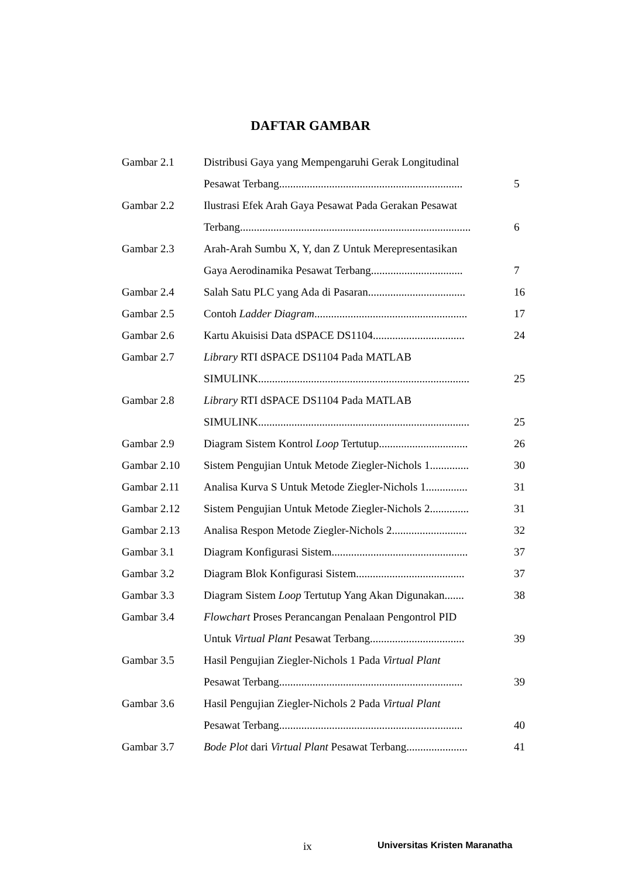DAFTAR GAMBAR
| Gambar 2.1 | Distribusi Gaya yang Mempengaruhi Gerak Longitudinal | |
| | Pesawat Terbang.................................................................. | 5 |
| Gambar 2.2 | Ilustrasi Efek Arah Gaya Pesawat Pada Gerakan Pesawat | |
| | Terbang................................................................................... | 6 |
| Gambar 2.3 | Arah-Arah Sumbu X, Y, dan Z Untuk Merepresentasikan | |
| | Gaya Aerodinamika Pesawat Terbang................................. | 7 |
| Gambar 2.4 | Salah Satu PLC yang Ada di Pasaran................................... | 16 |
| Gambar 2.5 | Contoh Ladder Diagram ....................................................... | 17 |
| Gambar 2.6 | Kartu Akuisisi Data dSPACE DS1104................................. | 24 |
| Gambar 2.7 | Library RTI dSPACE DS1104 Pada MATLAB | |
| | SIMULINK............................................................................ | 25 |
| Gambar 2.8 | Library RTI dSPACE DS1104 Pada MATLAB | |
| | SIMULINK............................................................................ | 25 |
| Gambar 2.9 | Diagram Sistem Kontrol Loop Tertutup................................ | 26 |
| Gambar 2.10 | Sistem Pengujian Untuk Metode Ziegler-Nichols 1.............. | 30 |
| Gambar 2.11 | Analisa Kurva S Untuk Metode Ziegler-Nichols 1............... | 31 |
| Gambar 2.12 | Sistem Pengujian Untuk Metode Ziegler-Nichols 2.............. | 31 |
| Gambar 2.13 | Analisa Respon Metode Ziegler-Nichols 2........................... | 32 |
| Gambar 3.1 | Diagram Konfigurasi Sistem................................................. | 37 |
| Gambar 3.2 | Diagram Blok Konfigurasi Sistem....................................... | 37 |
| Gambar 3.3 | Diagram Sistem Loop Tertutup Yang Akan Digunakan....... | 38 |
| Gambar 3.4 | Flowchart Proses Perancangan Penalaan Pengontrol PID | |
| | Untuk Virtual Plant Pesawat Terbang.................................. | 39 |
| Gambar 3.5 | Hasil Pengujian Ziegler-Nichols 1 Pada Virtual Plant | |
| | Pesawat Terbang.................................................................. | 39 |
| Gambar 3.6 | Hasil Pengujian Ziegler-Nichols 2 Pada Virtual Plant | |
| | Pesawat Terbang.................................................................. | 40 |
| Gambar 3.7 | Bode Plot dari Virtual Plant Pesawat Terbang...................... | 41 |
ix Universitas Kristen Maranatha